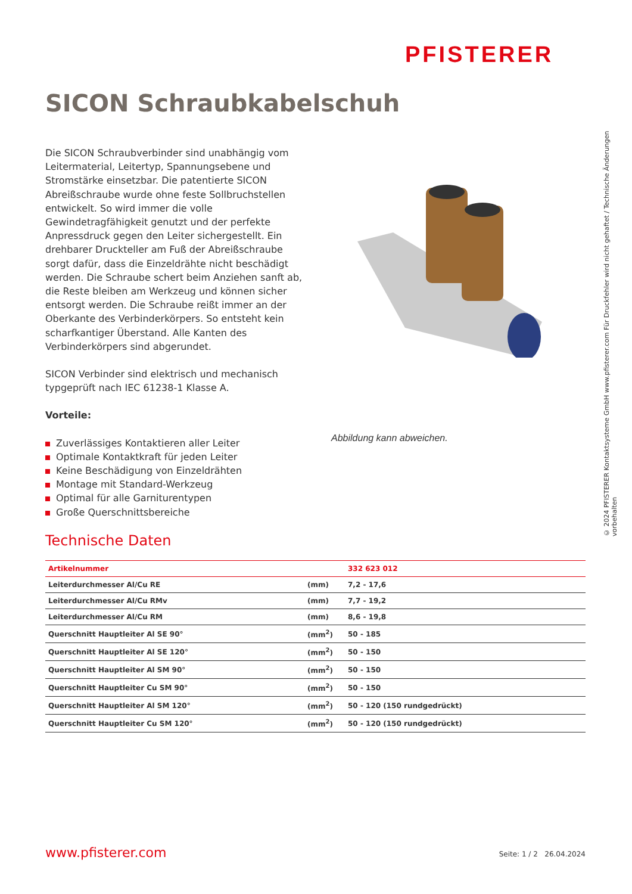PFISTERER
SICON Schraubkabelschuh
Die SICON Schraubverbinder sind unabhängig vom Leitermaterial, Leitertyp, Spannungsebene und Stromstärke einsetzbar. Die patentierte SICON Abreißschraube wurde ohne feste Sollbruchstellen entwickelt. So wird immer die volle Gewindetragfähigkeit genutzt und der perfekte Anpressdruck gegen den Leiter sichergestellt. Ein drehbarer Druckteller am Fuß der Abreißschraube sorgt dafür, dass die Einzeldrähte nicht beschädigt werden. Die Schraube schert beim Anziehen sanft ab, die Reste bleiben am Werkzeug und können sicher entsorgt werden. Die Schraube reißt immer an der Oberkante des Verbinderkörpers. So entsteht kein scharfkantiger Überstand. Alle Kanten des Verbinderkörpers sind abgerundet.
SICON Verbinder sind elektrisch und mechanisch typgeprüft nach IEC 61238-1 Klasse A.
Vorteile:
Zuverlässiges Kontaktieren aller Leiter
Optimale Kontaktkraft für jeden Leiter
Keine Beschädigung von Einzeldrähten
Montage mit Standard-Werkzeug
Optimal für alle Garniturentypen
Große Querschnittsbereiche
Abbildung kann abweichen.
© 2024 PFISTERER Kontaktsysteme GmbH www.pfisterer.com Für Druckfehler wird nicht gehaftet / Technische Änderungen vorbehalten
Technische Daten
| Artikelnummer | | 332 623 012 |
| --- | --- | --- |
| Leiterdurchmesser Al/Cu RE | (mm) | 7,2 - 17,6 |
| Leiterdurchmesser Al/Cu RMv | (mm) | 7,7 - 19,2 |
| Leiterdurchmesser Al/Cu RM | (mm) | 8,6 - 19,8 |
| Querschnitt Hauptleiter Al SE 90° | (mm<sup>2</sup>) | 50 - 185 |
| Querschnitt Hauptleiter Al SE 120° | (mm<sup>2</sup>) | 50 - 150 |
| Querschnitt Hauptleiter Al SM 90° | (mm<sup>2</sup>) | 50 - 150 |
| Querschnitt Hauptleiter Cu SM 90° | (mm<sup>2</sup>) | 50 - 150 |
| Querschnitt Hauptleiter Al SM 120° | (mm<sup>2</sup>) | 50 - 120 (150 rundgedrückt) |
| Querschnitt Hauptleiter Cu SM 120° | (mm<sup>2</sup>) | 50 - 120 (150 rundgedrückt) |
www.pfisterer.com Seite: 1 / 2 26.04.2024